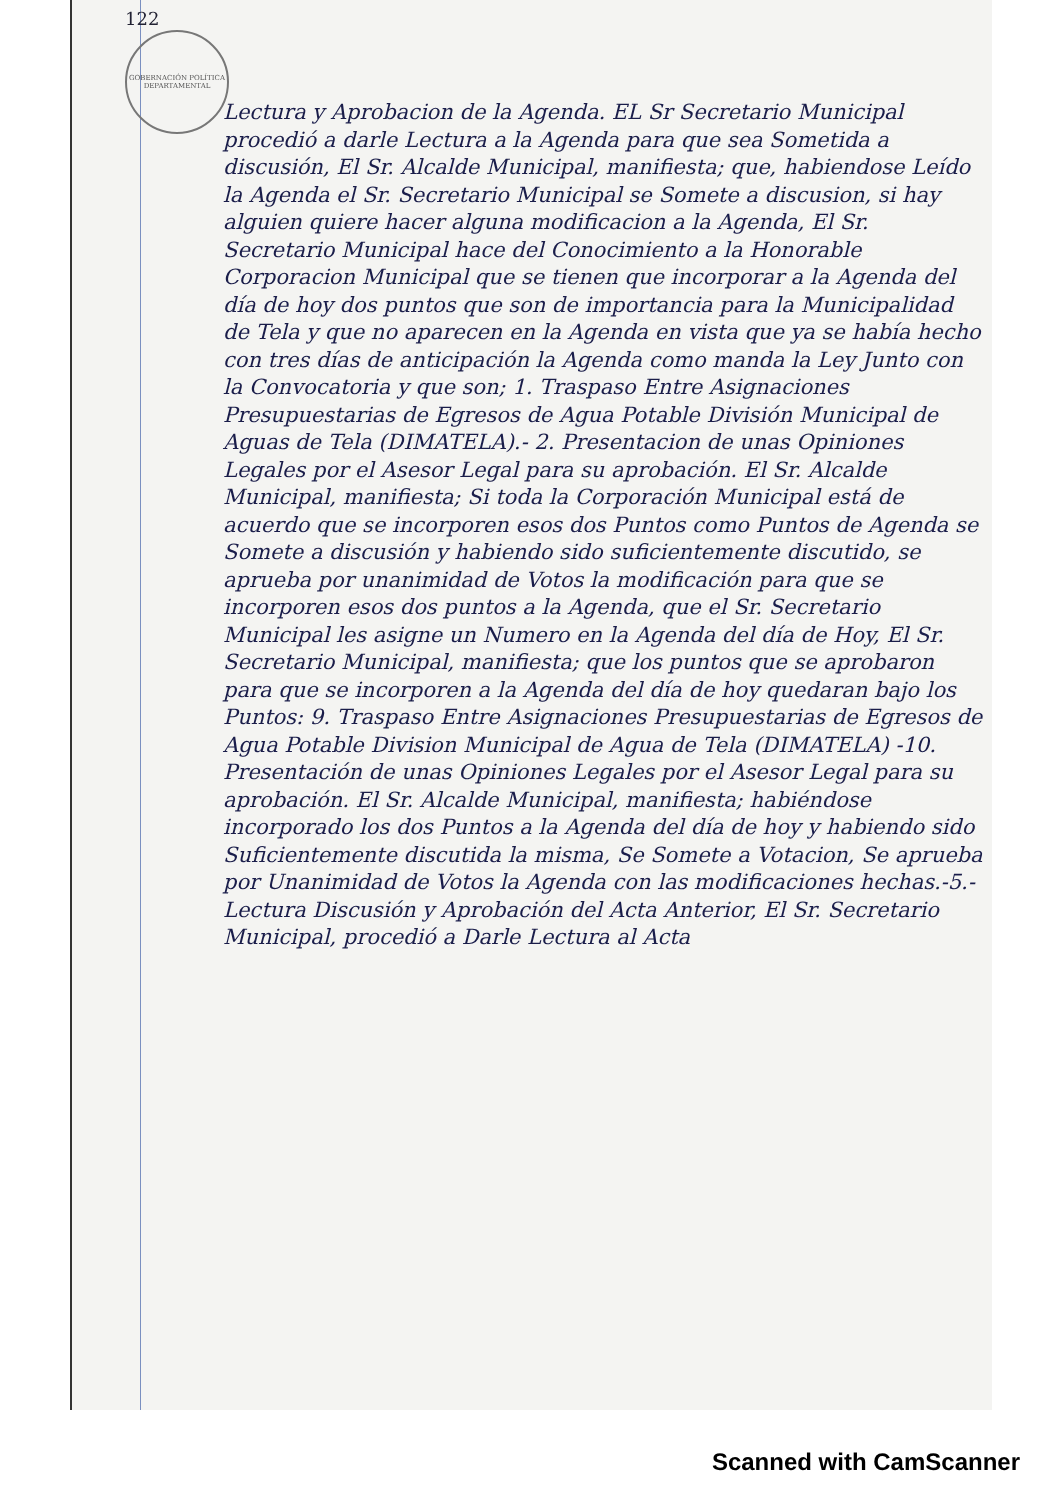122
GOBERNACIÓN POLÍTICA DEPARTAMENTAL
Lectura y Aprobacion de la Agenda. EL Sr Secretario Municipal procedió a darle Lectura a la Agenda para que sea Sometida a discusión, El Sr. Alcalde Municipal, manifiesta; que, habiendose Leído la Agenda el Sr. Secretario Municipal se Somete a discusion, si hay alguien quiere hacer alguna modificacion a la Agenda, El Sr. Secretario Municipal hace del Conocimiento a la Honorable Corporacion Municipal que se tienen que incorporar a la Agenda del día de hoy dos puntos que son de importancia para la Municipalidad de Tela y que no aparecen en la Agenda en vista que ya se había hecho con tres días de anticipación la Agenda como manda la Ley Junto con la Convocatoria y que son; 1. Traspaso Entre Asignaciones Presupuestarias de Egresos de Agua Potable División Municipal de Aguas de Tela (DIMATELA).- 2. Presentacion de unas Opiniones Legales por el Asesor Legal para su aprobación. El Sr. Alcalde Municipal, manifiesta; Si toda la Corporación Municipal está de acuerdo que se incorporen esos dos Puntos como Puntos de Agenda se Somete a discusión y habiendo sido suficientemente discutido, se aprueba por unanimidad de Votos la modificación para que se incorporen esos dos puntos a la Agenda, que el Sr. Secretario Municipal les asigne un Numero en la Agenda del día de Hoy, El Sr. Secretario Municipal, manifiesta; que los puntos que se aprobaron para que se incorporen a la Agenda del día de hoy quedaran bajo los Puntos: 9. Traspaso Entre Asignaciones Presupuestarias de Egresos de Agua Potable Division Municipal de Agua de Tela (DIMATELA) -10. Presentación de unas Opiniones Legales por el Asesor Legal para su aprobación. El Sr. Alcalde Municipal, manifiesta; habiéndose incorporado los dos Puntos a la Agenda del día de hoy y habiendo sido Suficientemente discutida la misma, Se Somete a Votacion, Se aprueba por Unanimidad de Votos la Agenda con las modificaciones hechas.-5.-Lectura Discusión y Aprobación del Acta Anterior, El Sr. Secretario Municipal, procedió a Darle Lectura al Acta
Scanned with CamScanner